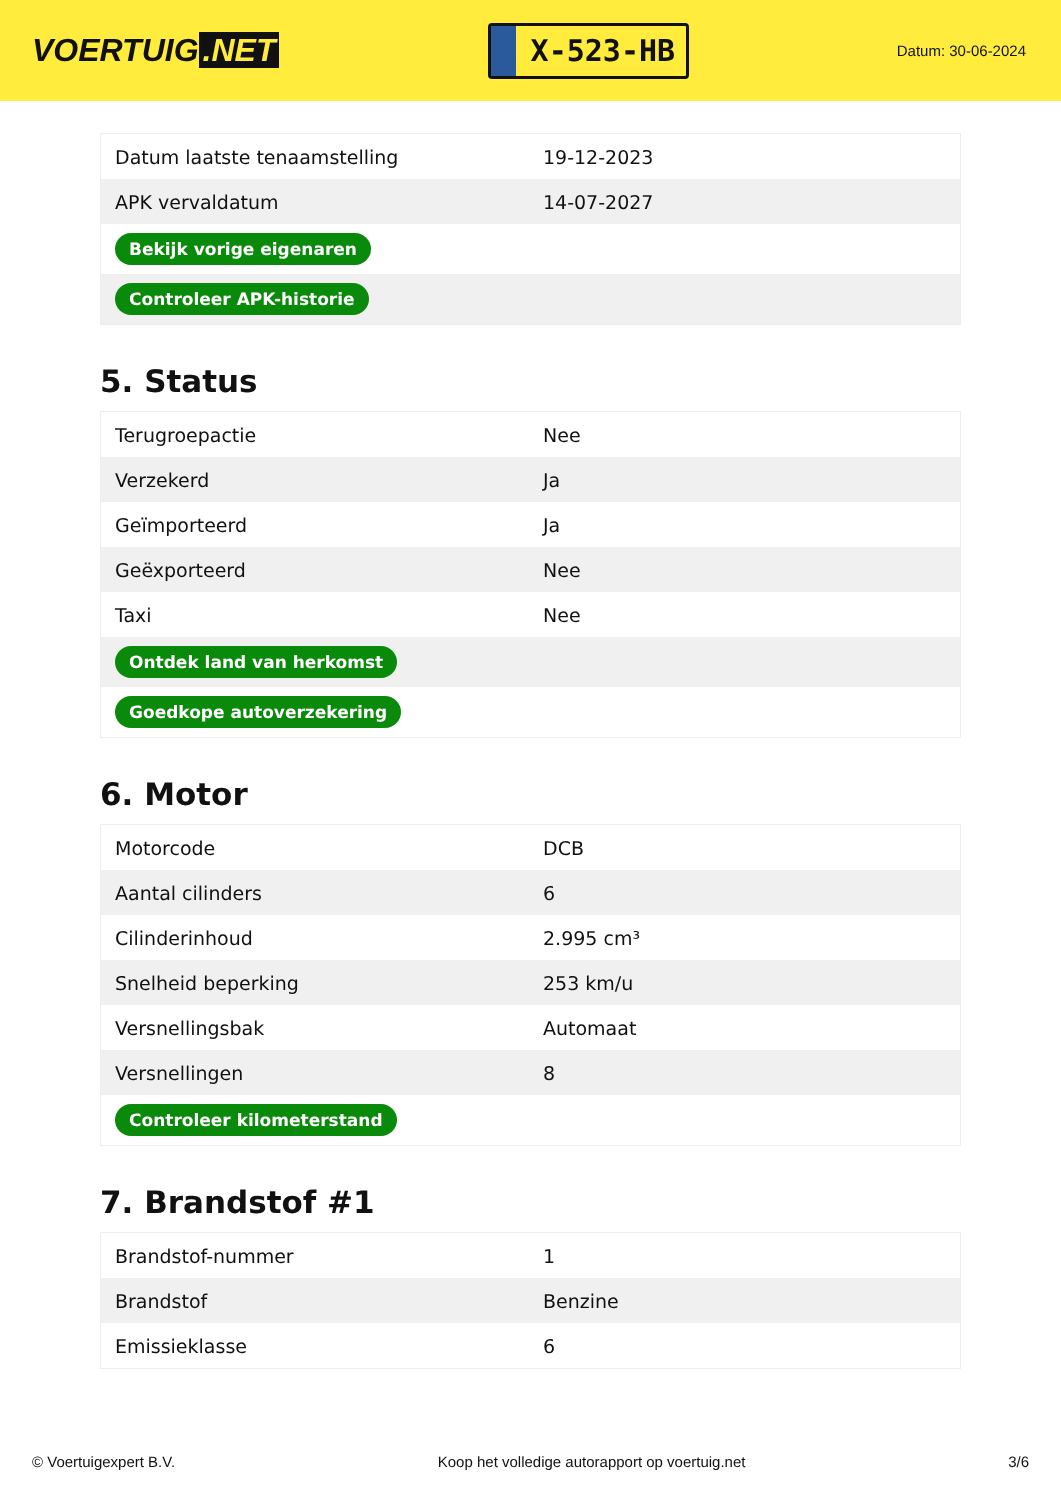VOERTUIG.NET
X-523-HB
Datum: 30-06-2024
| Datum laatste tenaamstelling | 19-12-2023 |
| APK vervaldatum | 14-07-2027 |
| Bekijk vorige eigenaren | |
| Controleer APK-historie | |
5. Status
| Terugroepactie | Nee |
| Verzekerd | Ja |
| Geïmporteerd | Ja |
| Geëxporteerd | Nee |
| Taxi | Nee |
| Ontdek land van herkomst | |
| Goedkope autoverzekering | |
6. Motor
| Motorcode | DCB |
| Aantal cilinders | 6 |
| Cilinderinhoud | 2.995 cm³ |
| Snelheid beperking | 253 km/u |
| Versnellingsbak | Automaat |
| Versnellingen | 8 |
| Controleer kilometerstand | |
7. Brandstof #1
| Brandstof-nummer | 1 |
| Brandstof | Benzine |
| Emissieklasse | 6 |
© Voertuigexpert B.V. Koop het volledige autorapport op voertuig.net 3/6